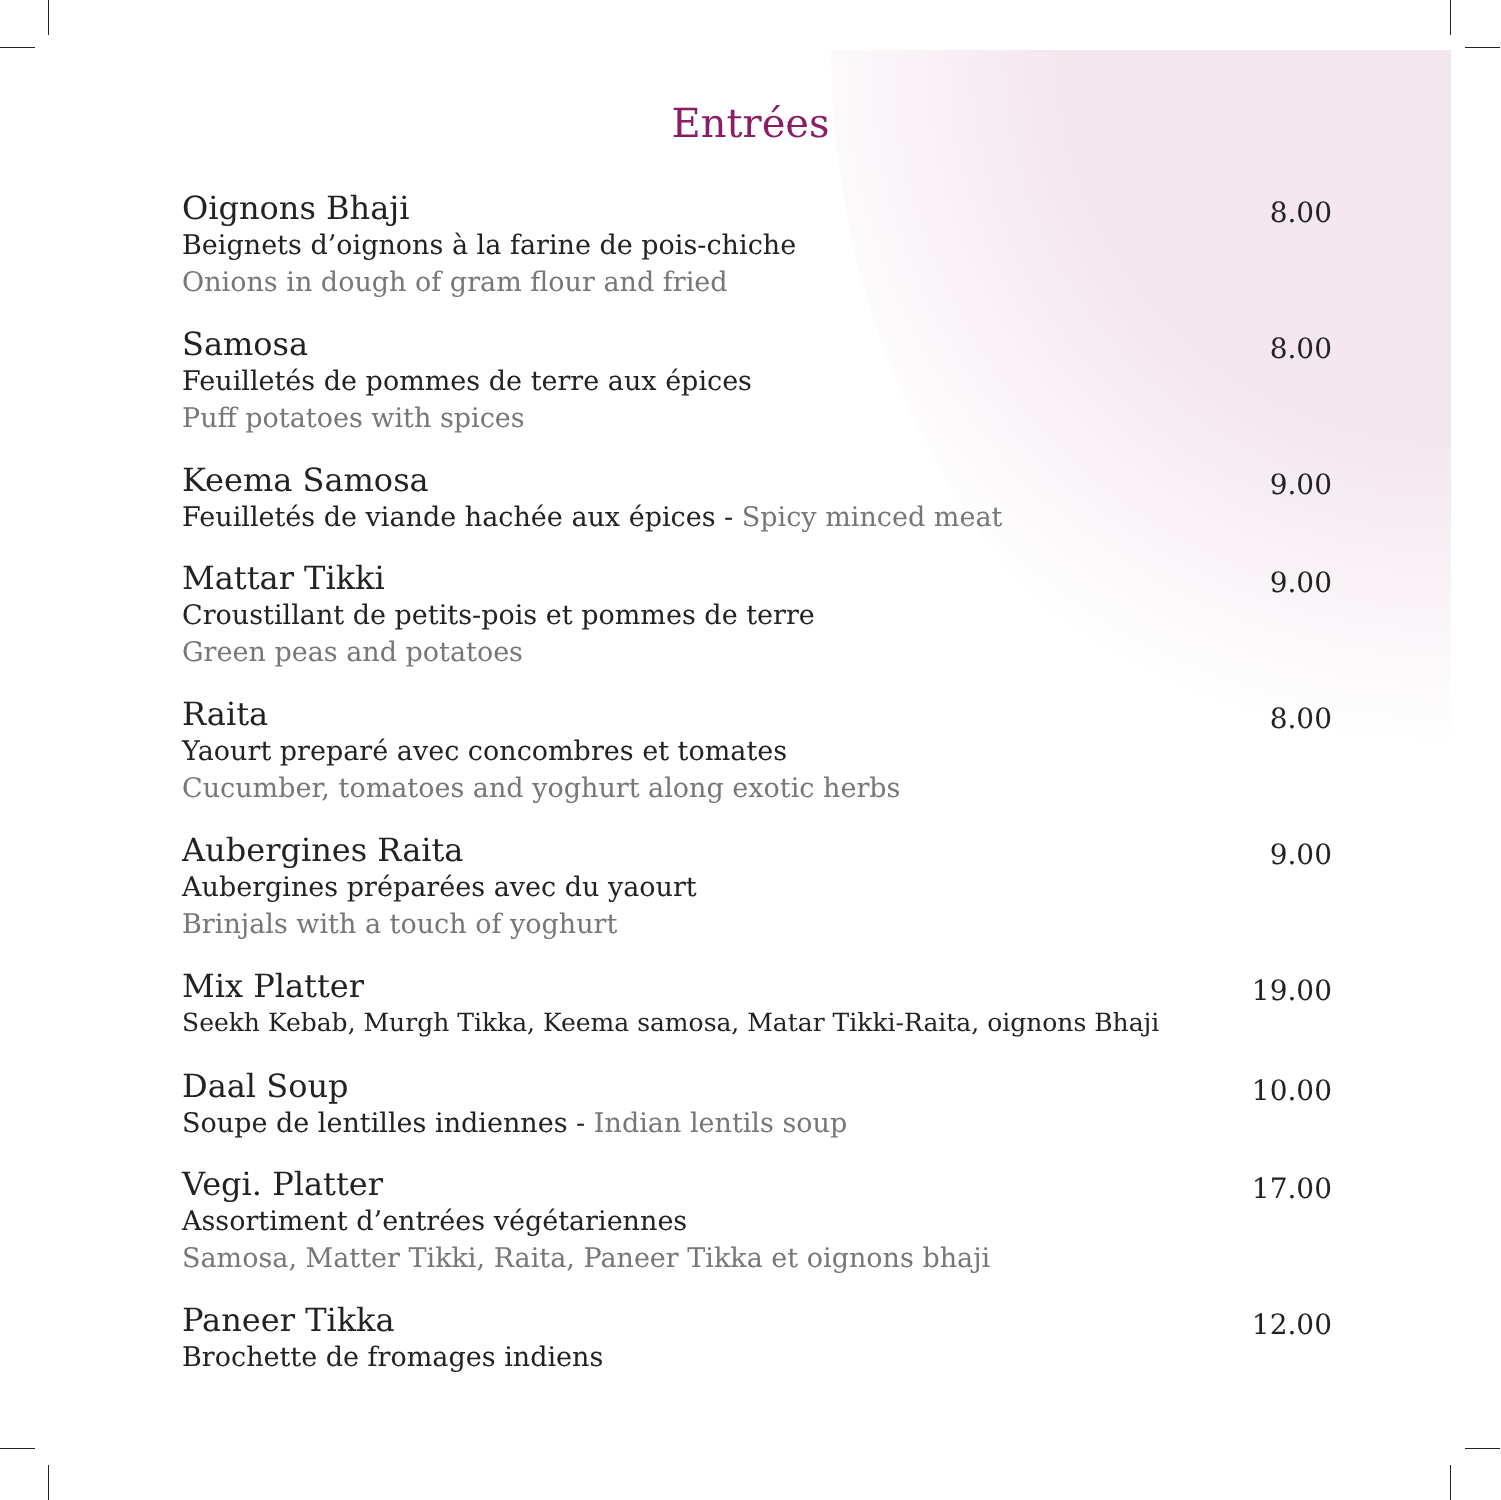Entrées
Oignons Bhaji
Beignets d’oignons à la farine de pois-chiche
Onions in dough of gram flour and fried
8.00
Samosa
Feuilletés de pommes de terre aux épices
Puff potatoes with spices
8.00
Keema Samosa
Feuilletés de viande hachée aux épices - Spicy minced meat
9.00
Mattar Tikki
Croustillant de petits-pois et pommes de terre
Green peas and potatoes
9.00
Raita
Yaourt preparé avec concombres et tomates
Cucumber, tomatoes and yoghurt along exotic herbs
8.00
Aubergines Raita
Aubergines préparées avec du yaourt
Brinjals with a touch of yoghurt
9.00
Mix Platter
Seekh Kebab, Murgh Tikka, Keema samosa, Matar Tikki-Raita, oignons Bhaji
19.00
Daal Soup
Soupe de lentilles indiennes - Indian lentils soup
10.00
Vegi. Platter
Assortiment d’entrées végétariennes
Samosa, Matter Tikki, Raita, Paneer Tikka et oignons bhaji
17.00
Paneer Tikka
Brochette de fromages indiens
12.00